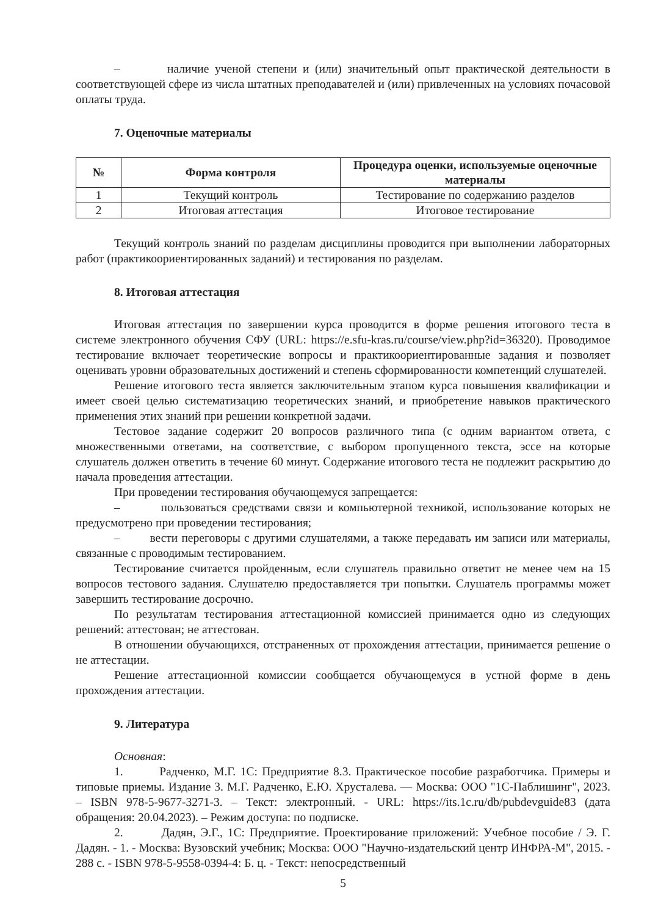– наличие ученой степени и (или) значительный опыт практической деятельности в соответствующей сфере из числа штатных преподавателей и (или) привлеченных на условиях почасовой оплаты труда.
7. Оценочные материалы
| № | Форма контроля | Процедура оценки, используемые оценочные материалы |
| --- | --- | --- |
| 1 | Текущий контроль | Тестирование по содержанию разделов |
| 2 | Итоговая аттестация | Итоговое тестирование |
Текущий контроль знаний по разделам дисциплины проводится при выполнении лабораторных работ (практикоориентированных заданий) и тестирования по разделам.
8. Итоговая аттестация
Итоговая аттестация по завершении курса проводится в форме решения итогового теста в системе электронного обучения СФУ (URL: https://e.sfu-kras.ru/course/view.php?id=36320). Проводимое тестирование включает теоретические вопросы и практикоориентированные задания и позволяет оценивать уровни образовательных достижений и степень сформированности компетенций слушателей.
Решение итогового теста является заключительным этапом курса повышения квалификации и имеет своей целью систематизацию теоретических знаний, и приобретение навыков практического применения этих знаний при решении конкретной задачи.
Тестовое задание содержит 20 вопросов различного типа (с одним вариантом ответа, с множественными ответами, на соответствие, с выбором пропущенного текста, эссе на которые слушатель должен ответить в течение 60 минут. Содержание итогового теста не подлежит раскрытию до начала проведения аттестации.
При проведении тестирования обучающемуся запрещается:
– пользоваться средствами связи и компьютерной техникой, использование которых не предусмотрено при проведении тестирования;
– вести переговоры с другими слушателями, а также передавать им записи или материалы, связанные с проводимым тестированием.
Тестирование считается пройденным, если слушатель правильно ответит не менее чем на 15 вопросов тестового задания. Слушателю предоставляется три попытки. Слушатель программы может завершить тестирование досрочно.
По результатам тестирования аттестационной комиссией принимается одно из следующих решений: аттестован; не аттестован.
В отношении обучающихся, отстраненных от прохождения аттестации, принимается решение о не аттестации.
Решение аттестационной комиссии сообщается обучающемуся в устной форме в день прохождения аттестации.
9. Литература
Основная:
1. Радченко, М.Г. 1С: Предприятие 8.3. Практическое пособие разработчика. Примеры и типовые приемы. Издание 3. М.Г. Радченко, Е.Ю. Хрусталева. — Москва: ООО "1С-Паблишинг", 2023. – ISBN 978-5-9677-3271-3. – Текст: электронный. - URL: https://its.1c.ru/db/pubdevguide83 (дата обращения: 20.04.2023). – Режим доступа: по подписке.
2. Дадян, Э.Г., 1С: Предприятие. Проектирование приложений: Учебное пособие / Э. Г. Дадян. - 1. - Москва: Вузовский учебник; Москва: ООО "Научно-издательский центр ИНФРА-М", 2015. - 288 с. - ISBN 978-5-9558-0394-4: Б. ц. - Текст: непосредственный
5